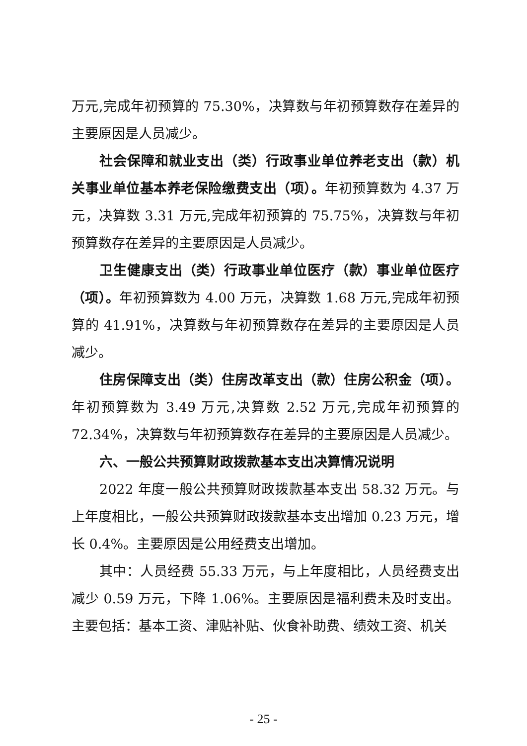万元,完成年初预算的 75.30%，决算数与年初预算数存在差异的主要原因是人员减少。
社会保障和就业支出（类）行政事业单位养老支出（款）机关事业单位基本养老保险缴费支出（项）。年初预算数为 4.37 万元，决算数 3.31 万元,完成年初预算的 75.75%，决算数与年初预算数存在差异的主要原因是人员减少。
卫生健康支出（类）行政事业单位医疗（款）事业单位医疗（项）。年初预算数为 4.00 万元，决算数 1.68 万元,完成年初预算的 41.91%，决算数与年初预算数存在差异的主要原因是人员减少。
住房保障支出（类）住房改革支出（款）住房公积金（项）。年初预算数为 3.49 万元,决算数 2.52 万元,完成年初预算的 72.34%，决算数与年初预算数存在差异的主要原因是人员减少。
六、一般公共预算财政拨款基本支出决算情况说明
2022 年度一般公共预算财政拨款基本支出 58.32 万元。与上年度相比，一般公共预算财政拨款基本支出增加 0.23 万元，增长 0.4%。主要原因是公用经费支出增加。
其中：人员经费 55.33 万元，与上年度相比，人员经费支出减少 0.59 万元，下降 1.06%。主要原因是福利费未及时支出。主要包括：基本工资、津贴补贴、伙食补助费、绩效工资、机关
- 25 -